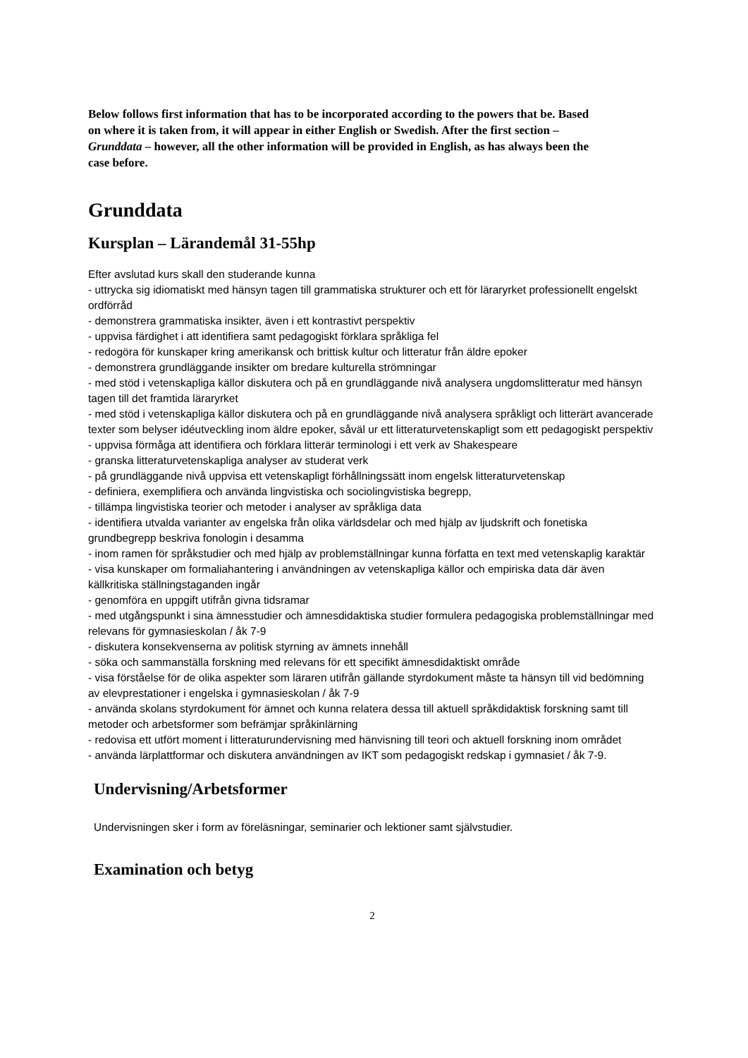Below follows first information that has to be incorporated according to the powers that be. Based on where it is taken from, it will appear in either English or Swedish. After the first section – Grunddata – however, all the other information will be provided in English, as has always been the case before.
Grunddata
Kursplan – Lärandemål 31-55hp
Efter avslutad kurs skall den studerande kunna
- uttrycka sig idiomatiskt med hänsyn tagen till grammatiska strukturer och ett för läraryrket professionellt engelskt ordförråd
- demonstrera grammatiska insikter, även i ett kontrastivt perspektiv
- uppvisa färdighet i att identifiera samt pedagogiskt förklara språkliga fel
- redogöra för kunskaper kring amerikansk och brittisk kultur och litteratur från äldre epoker
- demonstrera grundläggande insikter om bredare kulturella strömningar
- med stöd i vetenskapliga källor diskutera och på en grundläggande nivå analysera ungdomslitteratur med hänsyn tagen till det framtida läraryrket
- med stöd i vetenskapliga källor diskutera och på en grundläggande nivå analysera språkligt och litterärt avancerade texter som belyser idéutveckling inom äldre epoker, såväl ur ett litteraturvetenskapligt som ett pedagogiskt perspektiv
- uppvisa förmåga att identifiera och förklara litterär terminologi i ett verk av Shakespeare
- granska litteraturvetenskapliga analyser av studerat verk
- på grundläggande nivå uppvisa ett vetenskapligt förhållningssätt inom engelsk litteraturvetenskap
- definiera, exemplifiera och använda lingvistiska och sociolingvistiska begrepp,
- tillämpa lingvistiska teorier och metoder i analyser av språkliga data
- identifiera utvalda varianter av engelska från olika världsdelar och med hjälp av ljudskrift och fonetiska grundbegrepp beskriva fonologin i desamma
- inom ramen för språkstudier och med hjälp av problemställningar kunna författa en text med vetenskaplig karaktär
- visa kunskaper om formaliahantering i användningen av vetenskapliga källor och empiriska data där även källkritiska ställningstaganden ingår
- genomföra en uppgift utifrån givna tidsramar
- med utgångspunkt i sina ämnesstudier och ämnesdidaktiska studier formulera pedagogiska problemställningar med relevans för gymnasieskolan / åk 7-9
- diskutera konsekvenserna av politisk styrning av ämnets innehåll
- söka och sammanställa forskning med relevans för ett specifikt ämnesdidaktiskt område
- visa förståelse för de olika aspekter som läraren utifrån gällande styrdokument måste ta hänsyn till vid bedömning av elevprestationer i engelska i gymnasieskolan / åk 7-9
- använda skolans styrdokument för ämnet och kunna relatera dessa till aktuell språkdidaktisk forskning samt till metoder och arbetsformer som befrämjar språkinlärning
- redovisa ett utfört moment i litteraturundervisning med hänvisning till teori och aktuell forskning inom området
- använda lärplattformar och diskutera användningen av IKT som pedagogiskt redskap i gymnasiet / åk 7-9.
Undervisning/Arbetsformer
Undervisningen sker i form av föreläsningar, seminarier och lektioner samt självstudier.
Examination och betyg
2